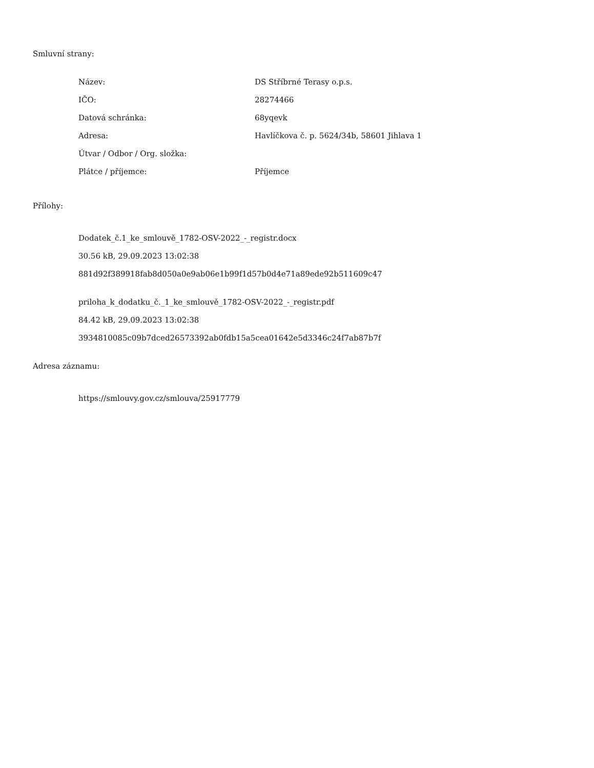Smluvní strany:
| Název: | DS Stříbrné Terasy o.p.s. |
| IČO: | 28274466 |
| Datová schránka: | 68yqevk |
| Adresa: | Havlíčkova č. p. 5624/34b, 58601 Jihlava 1 |
| Útvar / Odbor / Org. složka: | |
| Plátce / příjemce: | Příjemce |
Přílohy:
Dodatek_č.1_ke_smlouvě_1782-OSV-2022_-_registr.docx
30.56 kB, 29.09.2023 13:02:38
881d92f389918fab8d050a0e9ab06e1b99f1d57b0d4e71a89ede92b511609c47
priloha_k_dodatku_č._1_ke_smlouvě_1782-OSV-2022_-_registr.pdf
84.42 kB, 29.09.2023 13:02:38
3934810085c09b7dced26573392ab0fdb15a5cea01642e5d3346c24f7ab87b7f
Adresa záznamu:
https://smlouvy.gov.cz/smlouva/25917779